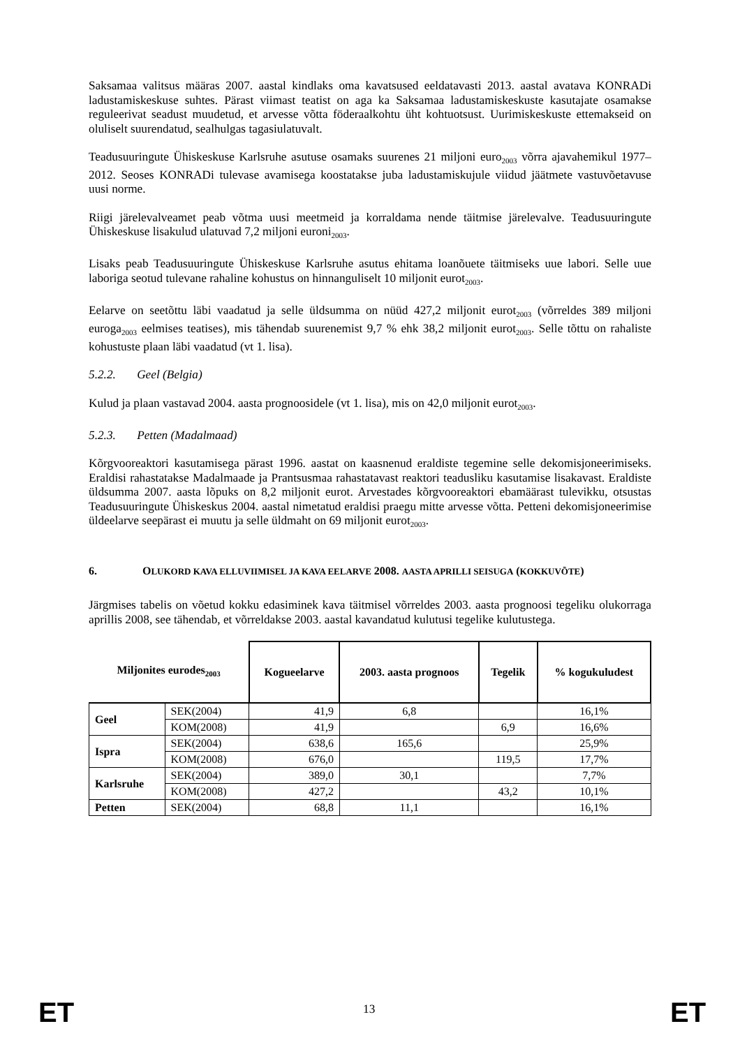Saksamaa valitsus määras 2007. aastal kindlaks oma kavatsused eeldatavasti 2013. aastal avatava KONRADi ladustamiskeskuse suhtes. Pärast viimast teatist on aga ka Saksamaa ladustamiskeskuste kasutajate osamakse reguleerivat seadust muudetud, et arvesse võtta föderaalkohtu üht kohtuotsust. Uurimiskeskuste ettemakseid on oluliselt suurendatud, sealhulgas tagasiulatuvalt.
Teadusuuringute Ühiskeskuse Karlsruhe asutuse osamaks suurenes 21 miljoni euro<sub>2003</sub> võrra ajavahemikul 1977–2012. Seoses KONRADi tulevase avamisega koostatakse juba ladustamiskujule viidud jäätmete vastuvõetavuse uusi norme.
Riigi järelevalveamet peab võtma uusi meetmeid ja korraldama nende täitmise järelevalve. Teadusuuringute Ühiskeskuse lisakulud ulatuvad 7,2 miljoni euroni<sub>2003</sub>.
Lisaks peab Teadusuuringute Ühiskeskuse Karlsruhe asutus ehitama loanõuete täitmiseks uue labori. Selle uue laboriga seotud tulevane rahaline kohustus on hinnanguliselt 10 miljonit eurot<sub>2003</sub>.
Eelarve on seetõttu läbi vaadatud ja selle üldsumma on nüüd 427,2 miljonit eurot<sub>2003</sub> (võrreldes 389 miljoni euroga<sub>2003</sub> eelmises teatises), mis tähendab suurenemist 9,7 % ehk 38,2 miljonit eurot<sub>2003</sub>. Selle tõttu on rahaliste kohustuste plaan läbi vaadatud (vt 1. lisa).
5.2.2. Geel (Belgia)
Kulud ja plaan vastavad 2004. aasta prognoosidele (vt 1. lisa), mis on 42,0 miljonit eurot<sub>2003</sub>.
5.2.3. Petten (Madalmaad)
Kõrgvooreaktori kasutamisega pärast 1996. aastat on kaasnenud eraldiste tegemine selle dekomisjoneerimiseks. Eraldisi rahastatakse Madalmaade ja Prantsusmaa rahastatavast reaktori teadusliku kasutamise lisakavast. Eraldiste üldsumma 2007. aasta lõpuks on 8,2 miljonit eurot. Arvestades kõrgvooreaktori ebamäärast tulevikku, otsustas Teadusuuringute Ühiskeskus 2004. aastal nimetatud eraldisi praegu mitte arvesse võtta. Petteni dekomisjoneerimise üldeelarve seepärast ei muutu ja selle üldmaht on 69 miljonit eurot<sub>2003</sub>.
6. OLUKORD KAVA ELLUVIIMISEL JA KAVA EELARVE 2008. AASTA APRILLI SEISUGA (KOKKUVÕTE)
Järgmises tabelis on võetud kokku edasiminek kava täitmisel võrreldes 2003. aasta prognoosi tegeliku olukorraga aprillis 2008, see tähendab, et võrreldakse 2003. aastal kavandatud kulutusi tegelike kulutustega.
| Miljonites eurodes<sub>2003</sub> | | Kogueelarve | 2003. aasta prognoos | Tegelik | % kogukuludest |
| --- | --- | --- | --- | --- | --- |
| Geel | SEK(2004) | 41,9 | 6,8 | | 16,1% |
| | KOM(2008) | 41,9 | | 6,9 | 16,6% |
| Ispra | SEK(2004) | 638,6 | 165,6 | | 25,9% |
| | KOM(2008) | 676,0 | | 119,5 | 17,7% |
| Karlsruhe | SEK(2004) | 389,0 | 30,1 | | 7,7% |
| | KOM(2008) | 427,2 | | 43,2 | 10,1% |
| Petten | SEK(2004) | 68,8 | 11,1 | | 16,1% |
ET 13 ET